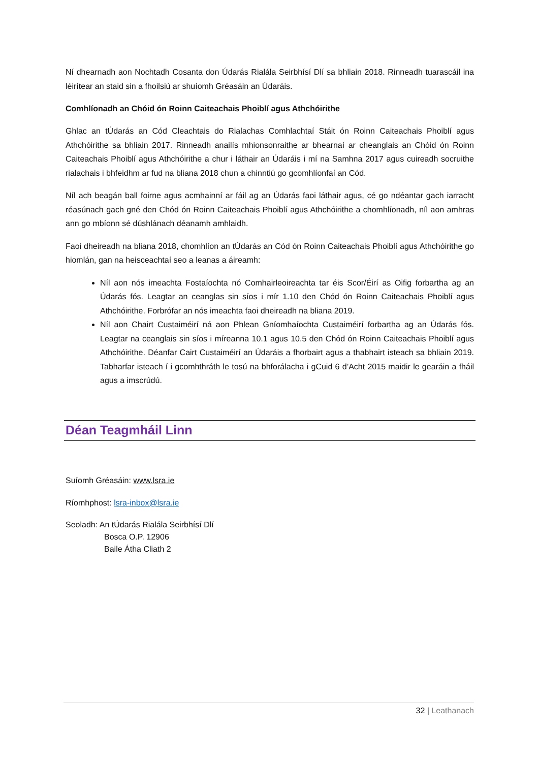Ní dhearnadh aon Nochtadh Cosanta don Údarás Rialála Seirbhísí Dlí sa bhliain 2018. Rinneadh tuarascáil ina léirítear an staid sin a fhoilsiú ar shuíomh Gréasáin an Údaráis.
Comhlíonadh an Chóid ón Roinn Caiteachais Phoiblí agus Athchóirithe
Ghlac an tÚdarás an Cód Cleachtais do Rialachas Comhlachtaí Stáit ón Roinn Caiteachais Phoiblí agus Athchóirithe sa bhliain 2017. Rinneadh anailís mhionsonraithe ar bhearnaí ar cheanglais an Chóid ón Roinn Caiteachais Phoiblí agus Athchóirithe a chur i láthair an Údaráis i mí na Samhna 2017 agus cuireadh socruithe rialachais i bhfeidhm ar fud na bliana 2018 chun a chinntiú go gcomhlíonfaí an Cód.
Níl ach beagán ball foirne agus acmhainní ar fáil ag an Údarás faoi láthair agus, cé go ndéantar gach iarracht réasúnach gach gné den Chód ón Roinn Caiteachais Phoiblí agus Athchóirithe a chomhlíonadh, níl aon amhras ann go mbíonn sé dúshlánach déanamh amhlaidh.
Faoi dheireadh na bliana 2018, chomhlíon an tÚdarás an Cód ón Roinn Caiteachais Phoiblí agus Athchóirithe go hiomlán, gan na heisceachtaí seo a leanas a áireamh:
Níl aon nós imeachta Fostaíochta nó Comhairleoireachta tar éis Scor/Éirí as Oifig forbartha ag an Údarás fós. Leagtar an ceanglas sin síos i mír 1.10 den Chód ón Roinn Caiteachais Phoiblí agus Athchóirithe. Forbrófar an nós imeachta faoi dheireadh na bliana 2019.
Níl aon Chairt Custaiméirí ná aon Phlean Gníomhaíochta Custaiméirí forbartha ag an Údarás fós. Leagtar na ceanglais sin síos i míreanna 10.1 agus 10.5 den Chód ón Roinn Caiteachais Phoiblí agus Athchóirithe. Déanfar Cairt Custaiméirí an Údaráis a fhorbairt agus a thabhairt isteach sa bhliain 2019. Tabharfar isteach í i gcomhthráth le tosú na bhforálacha i gCuid 6 d’Acht 2015 maidir le gearáin a fháil agus a imscrúdú.
Déan Teagmháil Linn
Suíomh Gréasáin: www.lsra.ie
Ríomhphost: lsra-inbox@lsra.ie
Seoladh: An tÚdarás Rialála Seirbhísí Dlí
Bosca O.P. 12906
Baile Átha Cliath 2
32 | Leathanach